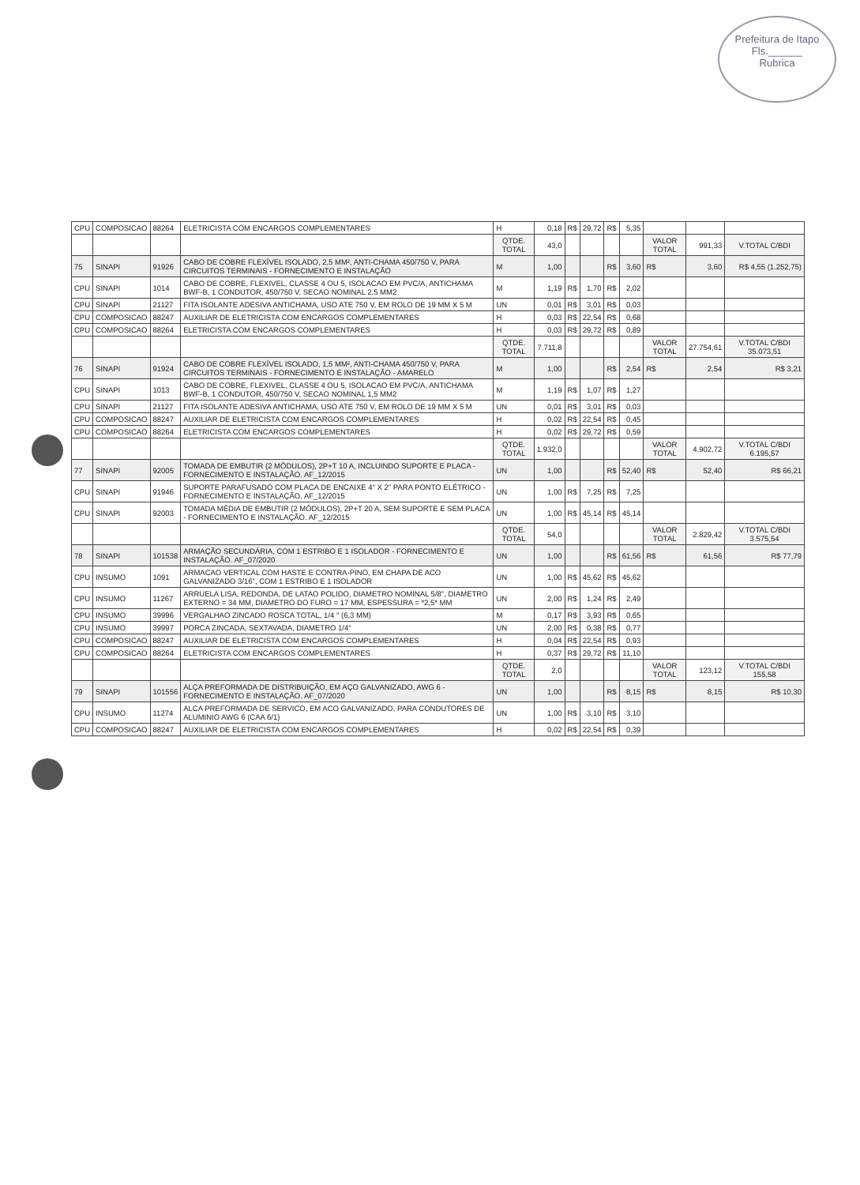Prefeitura de Itapo
Fls.______
Rubrica
| CPU | COMPOSICAO | 88264 | ELETRICISTA COM ENCARGOS COMPLEMENTARES | H | 0,18 | R$ | 29,72 | R$ | 5,35 | | | |
| | | | | QTDE. TOTAL | 43,0 | | | | | VALOR TOTAL | 991,33 | V.TOTAL C/BDI |
| 75 | SINAPI | 91926 | CABO DE COBRE FLEXÍVEL ISOLADO, 2,5 MM², ANTI-CHAMA 450/750 V, PARA CIRCUITOS TERMINAIS - FORNECIMENTO E INSTALAÇÃO | M | 1,00 | | | R$ | 3,60 | R$ | 3,60 | R$ 4,55 (1.252,75) |
| CPU | SINAPI | 1014 | CABO DE COBRE, FLEXIVEL, CLASSE 4 OU 5, ISOLACAO EM PVC/A, ANTICHAMA BWF-B, 1 CONDUTOR, 450/750 V, SECAO NOMINAL 2,5 MM2 | M | 1,19 | R$ | 1,70 | R$ | 2,02 | | | |
| CPU | SINAPI | 21127 | FITA ISOLANTE ADESIVA ANTICHAMA, USO ATE 750 V, EM ROLO DE 19 MM X 5 M | UN | 0,01 | R$ | 3,01 | R$ | 0,03 | | | |
| CPU | COMPOSICAO | 88247 | AUXILIAR DE ELETRICISTA COM ENCARGOS COMPLEMENTARES | H | 0,03 | R$ | 22,54 | R$ | 0,68 | | | |
| CPU | COMPOSICAO | 88264 | ELETRICISTA COM ENCARGOS COMPLEMENTARES | H | 0,03 | R$ | 29,72 | R$ | 0,89 | | | |
| | | | | QTDE. TOTAL | 7.711,8 | | | | | VALOR TOTAL | 27.754,61 | V.TOTAL C/BDI 35.073,51 |
| 76 | SINAPI | 91924 | CABO DE COBRE FLEXÍVEL ISOLADO, 1,5 MM², ANTI-CHAMA 450/750 V, PARA CIRCUITOS TERMINAIS - FORNECIMENTO E INSTALAÇÃO - AMARELO | M | 1,00 | | | R$ | 2,54 | R$ | 2,54 | R$ 3,21 |
| CPU | SINAPI | 1013 | CABO DE COBRE, FLEXIVEL, CLASSE 4 OU 5, ISOLACAO EM PVC/A, ANTICHAMA BWF-B, 1 CONDUTOR, 450/750 V, SECAO NOMINAL 1,5 MM2 | M | 1,19 | R$ | 1,07 | R$ | 1,27 | | | |
| CPU | SINAPI | 21127 | FITA ISOLANTE ADESIVA ANTICHAMA, USO ATE 750 V, EM ROLO DE 19 MM X 5 M | UN | 0,01 | R$ | 3,01 | R$ | 0,03 | | | |
| CPU | COMPOSICAO | 88247 | AUXILIAR DE ELETRICISTA COM ENCARGOS COMPLEMENTARES | H | 0,02 | R$ | 22,54 | R$ | 0,45 | | | |
| CPU | COMPOSICAO | 88264 | ELETRICISTA COM ENCARGOS COMPLEMENTARES | H | 0,02 | R$ | 29,72 | R$ | 0,59 | | | |
| | | | | QTDE. TOTAL | 1.932,0 | | | | | VALOR TOTAL | 4.902,72 | V.TOTAL C/BDI 6.195,57 |
| 77 | SINAPI | 92005 | TOMADA DE EMBUTIR (2 MÓDULOS), 2P+T 10 A, INCLUINDO SUPORTE E PLACA - FORNECIMENTO E INSTALAÇÃO. AF_12/2015 | UN | 1,00 | | | R$ | 52,40 | R$ | 52,40 | R$ 66,21 |
| CPU | SINAPI | 91946 | SUPORTE PARAFUSADO COM PLACA DE ENCAIXE 4" X 2" PARA PONTO ELÉTRICO - FORNECIMENTO E INSTALAÇÃO. AF_12/2015 | UN | 1,00 | R$ | 7,25 | R$ | 7,25 | | | |
| CPU | SINAPI | 92003 | TOMADA MÉDIA DE EMBUTIR (2 MÓDULOS), 2P+T 20 A, SEM SUPORTE E SEM PLACA - FORNECIMENTO E INSTALAÇÃO. AF_12/2015 | UN | 1,00 | R$ | 45,14 | R$ | 45,14 | | | |
| | | | | QTDE. TOTAL | 54,0 | | | | | VALOR TOTAL | 2.829,42 | V.TOTAL C/BDI 3.575,54 |
| 78 | SINAPI | 101538 | ARMAÇÃO SECUNDÁRIA, COM 1 ESTRIBO E 1 ISOLADOR - FORNECIMENTO E INSTALAÇÃO. AF_07/2020 | UN | 1,00 | | | R$ | 61,56 | R$ | 61,56 | R$ 77,79 |
| CPU | INSUMO | 1091 | ARMACAO VERTICAL COM HASTE E CONTRA-PINO, EM CHAPA DE ACO GALVANIZADO 3/16", COM 1 ESTRIBO E 1 ISOLADOR | UN | 1,00 | R$ | 45,62 | R$ | 45,62 | | | |
| CPU | INSUMO | 11267 | ARRUELA LISA, REDONDA, DE LATAO POLIDO, DIAMETRO NOMINAL 5/8", DIAMETRO EXTERNO = 34 MM, DIAMETRO DO FURO = 17 MM, ESPESSURA = *2,5* MM | UN | 2,00 | R$ | 1,24 | R$ | 2,49 | | | |
| CPU | INSUMO | 39996 | VERGALHAO ZINCADO ROSCA TOTAL, 1/4 " (6,3 MM) | M | 0,17 | R$ | 3,93 | R$ | 0,65 | | | |
| CPU | INSUMO | 39997 | PORCA ZINCADA, SEXTAVADA, DIAMETRO 1/4" | UN | 2,00 | R$ | 0,38 | R$ | 0,77 | | | |
| CPU | COMPOSICAO | 88247 | AUXILIAR DE ELETRICISTA COM ENCARGOS COMPLEMENTARES | H | 0,04 | R$ | 22,54 | R$ | 0,93 | | | |
| CPU | COMPOSICAO | 88264 | ELETRICISTA COM ENCARGOS COMPLEMENTARES | H | 0,37 | R$ | 29,72 | R$ | 11,10 | | | |
| | | | | QTDE. TOTAL | 2,0 | | | | | VALOR TOTAL | 123,12 | V.TOTAL C/BDI 155,58 |
| 79 | SINAPI | 101556 | ALÇA PREFORMADA DE DISTRIBUIÇÃO, EM AÇO GALVANIZADO, AWG 6 - FORNECIMENTO E INSTALAÇÃO. AF_07/2020 | UN | 1,00 | | | R$ | 8,15 | R$ | 8,15 | R$ 10,30 |
| CPU | INSUMO | 11274 | ALCA PREFORMADA DE SERVICO, EM ACO GALVANIZADO, PARA CONDUTORES DE ALUMINIO AWG 6 (CAA 6/1) | UN | 1,00 | R$ | 3,10 | R$ | 3,10 | | | |
| CPU | COMPOSICAO | 88247 | AUXILIAR DE ELETRICISTA COM ENCARGOS COMPLEMENTARES | H | 0,02 | R$ | 22,54 | R$ | 0,39 | | | |